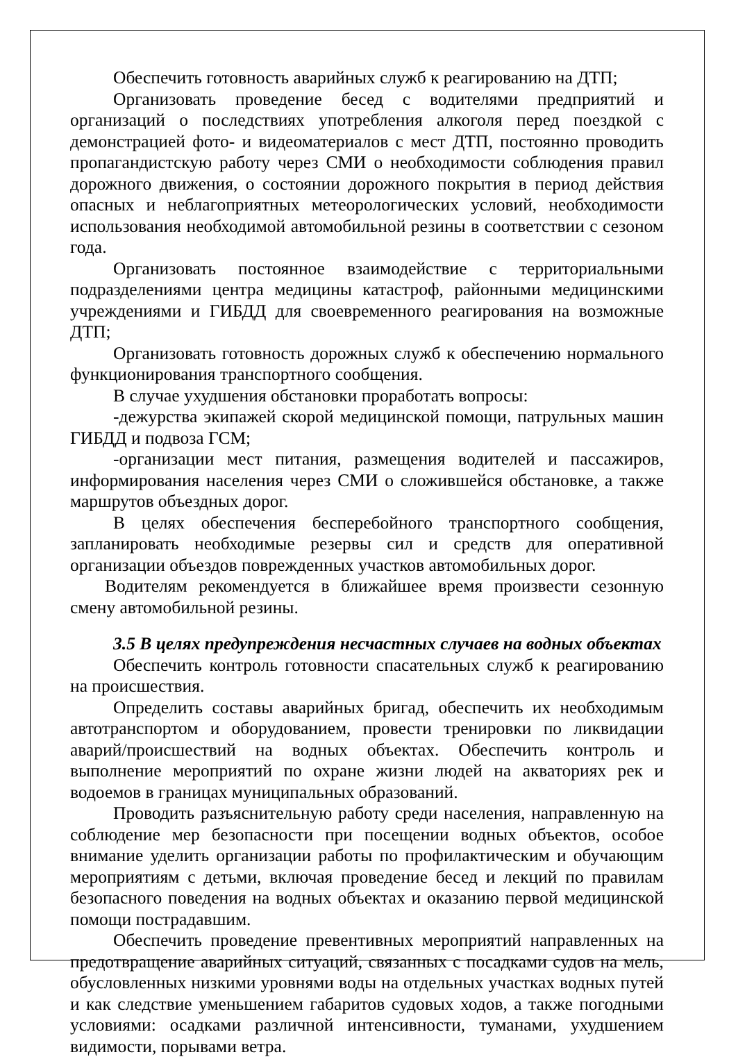Обеспечить готовность аварийных служб к реагированию на ДТП;
Организовать проведение бесед с водителями предприятий и организаций о последствиях употребления алкоголя перед поездкой с демонстрацией фото- и видеоматериалов с мест ДТП, постоянно проводить пропагандистскую работу через СМИ о необходимости соблюдения правил дорожного движения, о состоянии дорожного покрытия в период действия опасных и неблагоприятных метеорологических условий, необходимости использования необходимой автомобильной резины в соответствии с сезоном года.
Организовать постоянное взаимодействие с территориальными подразделениями центра медицины катастроф, районными медицинскими учреждениями и ГИБДД для своевременного реагирования на возможные ДТП;
Организовать готовность дорожных служб к обеспечению нормального функционирования транспортного сообщения.
В случае ухудшения обстановки проработать вопросы:
-дежурства экипажей скорой медицинской помощи, патрульных машин ГИБДД и подвоза ГСМ;
-организации мест питания, размещения водителей и пассажиров, информирования населения через СМИ о сложившейся обстановке, а также маршрутов объездных дорог.
В целях обеспечения бесперебойного транспортного сообщения, запланировать необходимые резервы сил и средств для оперативной организации объездов поврежденных участков автомобильных дорог.
Водителям рекомендуется в ближайшее время произвести сезонную смену автомобильной резины.
3.5 В целях предупреждения несчастных случаев на водных объектах
Обеспечить контроль готовности спасательных служб к реагированию на происшествия.
Определить составы аварийных бригад, обеспечить их необходимым автотранспортом и оборудованием, провести тренировки по ликвидации аварий/происшествий на водных объектах. Обеспечить контроль и выполнение мероприятий по охране жизни людей на акваториях рек и водоемов в границах муниципальных образований.
Проводить разъяснительную работу среди населения, направленную на соблюдение мер безопасности при посещении водных объектов, особое внимание уделить организации работы по профилактическим и обучающим мероприятиям с детьми, включая проведение бесед и лекций по правилам безопасного поведения на водных объектах и оказанию первой медицинской помощи пострадавшим.
Обеспечить проведение превентивных мероприятий направленных на предотвращение аварийных ситуаций, связанных с посадками судов на мель, обусловленных низкими уровнями воды на отдельных участках водных путей и как следствие уменьшением габаритов судовых ходов, а также погодными условиями: осадками различной интенсивности, туманами, ухудшением видимости, порывами ветра.